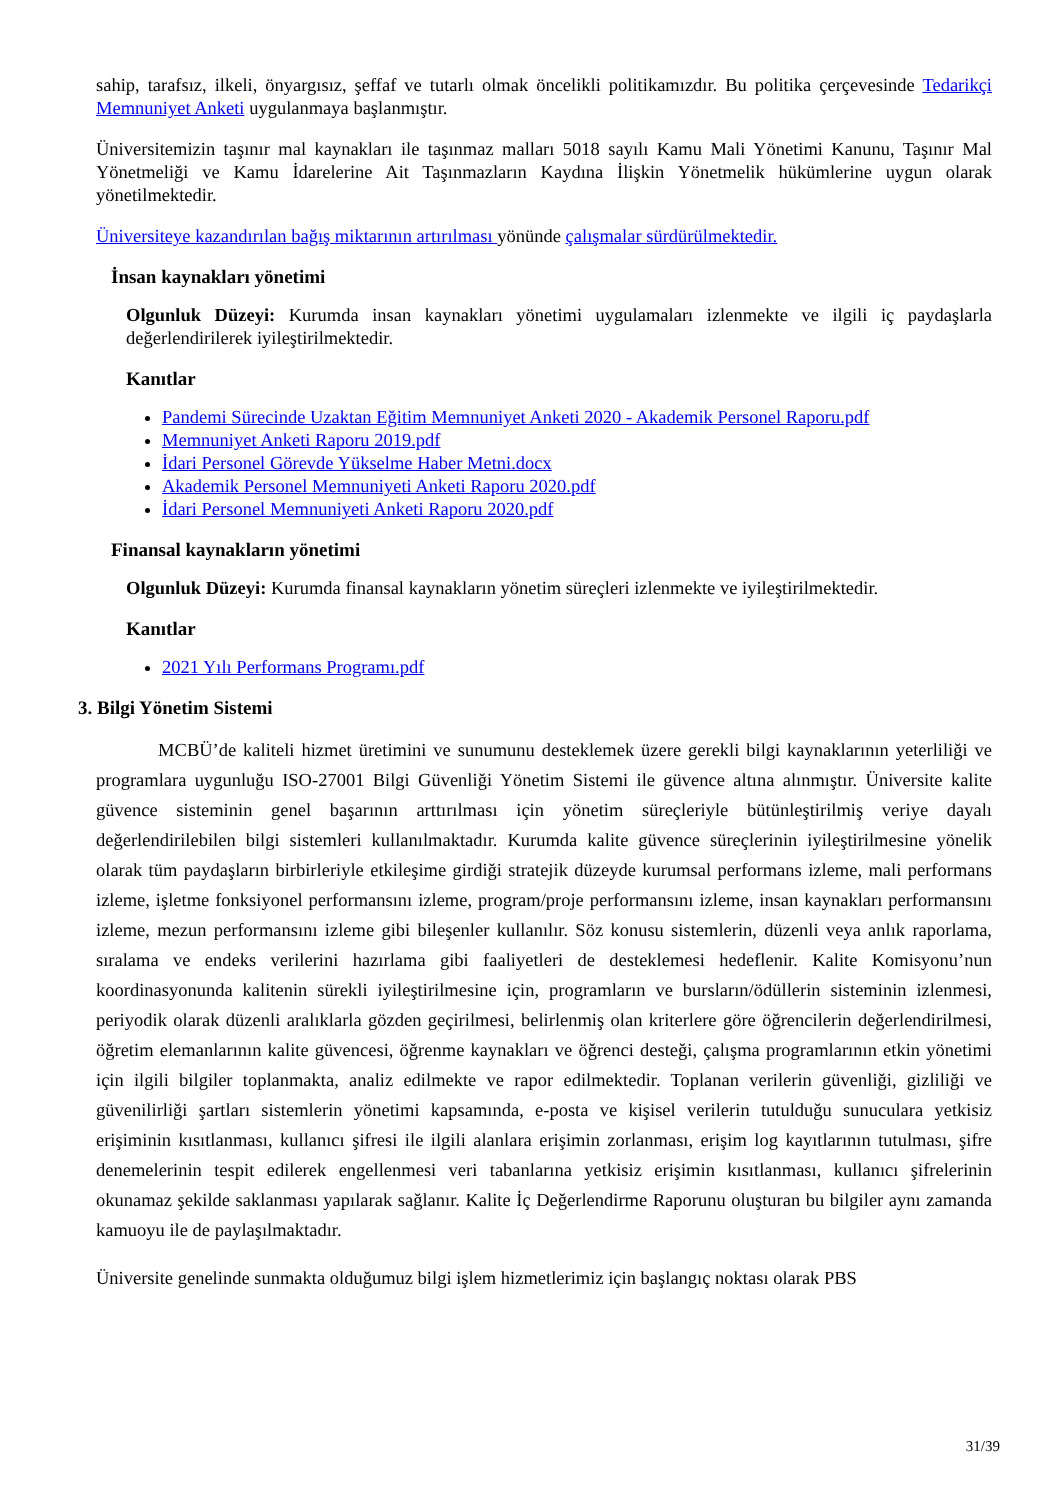sahip, tarafsız, ilkeli, önyargısız, şeffaf ve tutarlı olmak öncelikli politikamızdır. Bu politika çerçevesinde Tedarikçi Memnuniyet Anketi uygulanmaya başlanmıştır.
Üniversitemizin taşınır mal kaynakları ile taşınmaz malları 5018 sayılı Kamu Mali Yönetimi Kanunu, Taşınır Mal Yönetmeliği ve Kamu İdarelerine Ait Taşınmazların Kaydına İlişkin Yönetmelik hükümlerine uygun olarak yönetilmektedir.
Üniversiteye kazandırılan bağış miktarının artırılması yönünde çalışmalar sürdürülmektedir.
İnsan kaynakları yönetimi
Olgunluk Düzeyi: Kurumda insan kaynakları yönetimi uygulamaları izlenmekte ve ilgili iç paydaşlarla değerlendirilerek iyileştirilmektedir.
Kanıtlar
Pandemi Sürecinde Uzaktan Eğitim Memnuniyet Anketi 2020 - Akademik Personel Raporu.pdf
Memnuniyet Anketi Raporu 2019.pdf
İdari Personel Görevde Yükselme Haber Metni.docx
Akademik Personel Memnuniyeti Anketi Raporu 2020.pdf
İdari Personel Memnuniyeti Anketi Raporu 2020.pdf
Finansal kaynakların yönetimi
Olgunluk Düzeyi: Kurumda finansal kaynakların yönetim süreçleri izlenmekte ve iyileştirilmektedir.
Kanıtlar
2021 Yılı Performans Programı.pdf
3. Bilgi Yönetim Sistemi
MCBÜ’de kaliteli hizmet üretimini ve sunumunu desteklemek üzere gerekli bilgi kaynaklarının yeterliliği ve programlara uygunluğu ISO-27001 Bilgi Güvenliği Yönetim Sistemi ile güvence altına alınmıştır. Üniversite kalite güvence sisteminin genel başarının arttırılması için yönetim süreçleriyle bütünleştirilmiş veriye dayalı değerlendirilebilen bilgi sistemleri kullanılmaktadır. Kurumda kalite güvence süreçlerinin iyileştirilmesine yönelik olarak tüm paydaşların birbirleriyle etkileşime girdiği stratejik düzeyde kurumsal performans izleme, mali performans izleme, işletme fonksiyonel performansını izleme, program/proje performansını izleme, insan kaynakları performansını izleme, mezun performansını izleme gibi bileşenler kullanılır. Söz konusu sistemlerin, düzenli veya anlık raporlama, sıralama ve endeks verilerini hazırlama gibi faaliyetleri de desteklemesi hedeflenir. Kalite Komisyonu’nun koordinasyonunda kalitenin sürekli iyileştirilmesine için, programların ve bursların/ödüllerin sisteminin izlenmesi, periyodik olarak düzenli aralıklarla gözden geçirilmesi, belirlenmiş olan kriterlere göre öğrencilerin değerlendirilmesi, öğretim elemanlarının kalite güvencesi, öğrenme kaynakları ve öğrenci desteği, çalışma programlarının etkin yönetimi için ilgili bilgiler toplanmakta, analiz edilmekte ve rapor edilmektedir. Toplanan verilerin güvenliği, gizliliği ve güvenilirliği şartları sistemlerin yönetimi kapsamında, e-posta ve kişisel verilerin tutulduğu sunuculara yetkisiz erişiminin kısıtlanması, kullanıcı şifresi ile ilgili alanlara erişimin zorlanması, erişim log kayıtlarının tutulması, şifre denemelerinin tespit edilerek engellenmesi veri tabanlarına yetkisiz erişimin kısıtlanması, kullanıcı şifrelerinin okunamaz şekilde saklanması yapılarak sağlanır. Kalite İç Değerlendirme Raporunu oluşturan bu bilgiler aynı zamanda kamuoyu ile de paylaşılmaktadır.
Üniversite genelinde sunmakta olduğumuz bilgi işlem hizmetlerimiz için başlangıç noktası olarak PBS
31/39